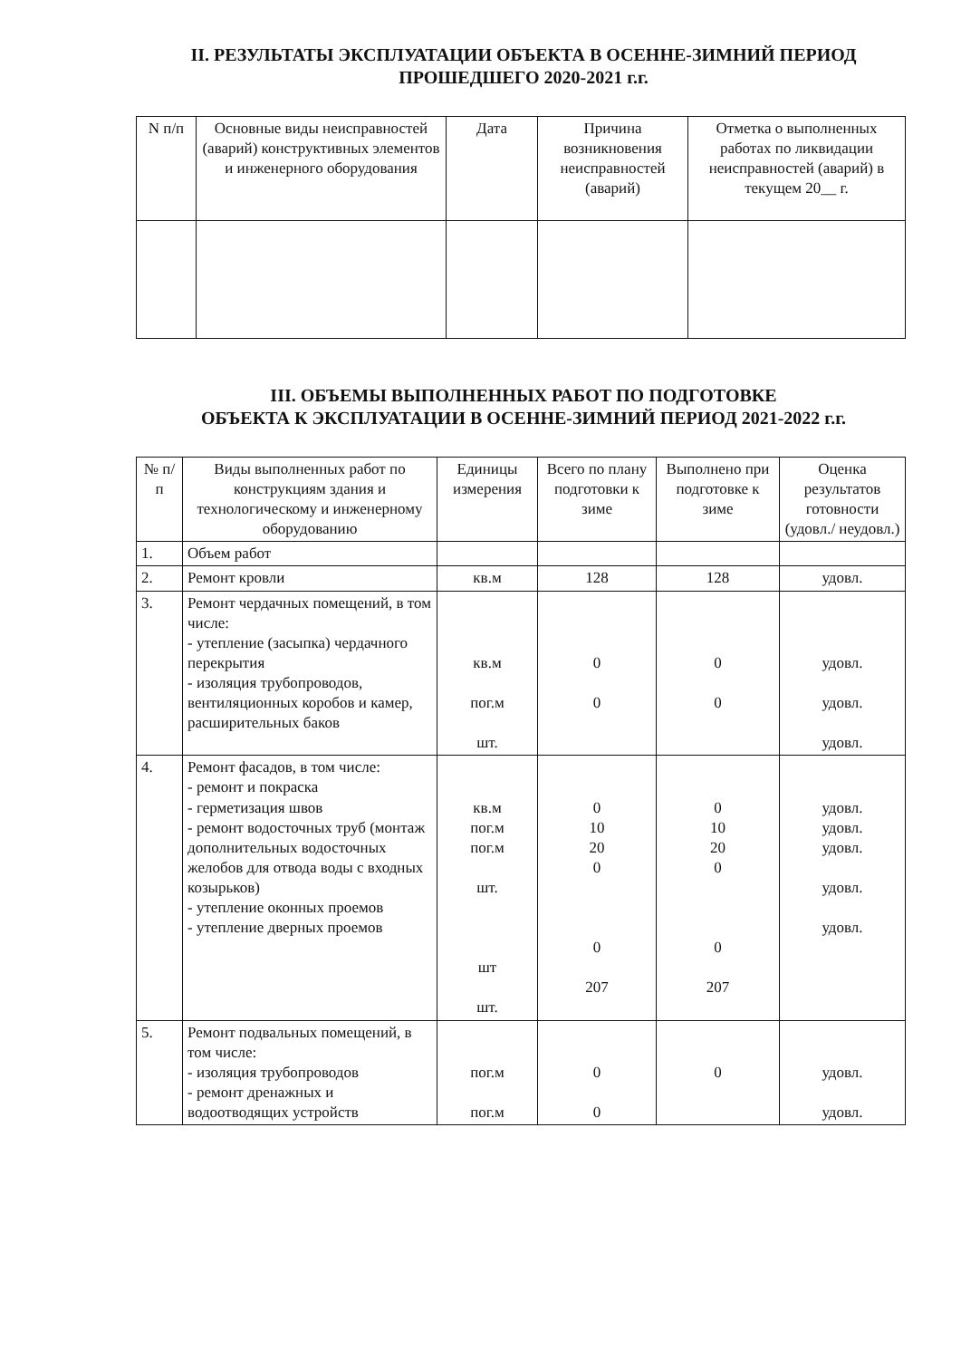II. РЕЗУЛЬТАТЫ ЭКСПЛУАТАЦИИ ОБЪЕКТА В ОСЕННЕ-ЗИМНИЙ ПЕРИОД
ПРОШЕДШЕГО 2020-2021 г.г.
| N п/п | Основные виды неисправностей (аварий) конструктивных элементов и инженерного оборудования | Дата | Причина возникновения неисправностей (аварий) | Отметка о выполненных работах по ликвидации неисправностей (аварий) в текущем 20__ г. |
| --- | --- | --- | --- | --- |
III. ОБЪЕМЫ ВЫПОЛНЕННЫХ РАБОТ ПО ПОДГОТОВКЕ
ОБЪЕКТА К ЭКСПЛУАТАЦИИ В ОСЕННЕ-ЗИМНИЙ ПЕРИОД 2021-2022 г.г.
| № п/п | Виды выполненных работ по конструкциям здания и технологическому и инженерному оборудованию | Единицы измерения | Всего по плану подготовки к зиме | Выполнено при подготовке к зиме | Оценка результатов готовности (удовл./ неудовл.) |
| --- | --- | --- | --- | --- | --- |
| 1. | Объем работ | | | | |
| 2. | Ремонт кровли | кв.м | 128 | 128 | удовл. |
| 3. | Ремонт чердачных помещений, в том числе: - утепление (засыпка) чердачного перекрытия - изоляция трубопроводов, вентиляционных коробов и камер, расширительных баков | кв.м пог.м шт. | 0 0 | 0 0 | удовл. удовл. удовл. |
| 4. | Ремонт фасадов, в том числе: - ремонт и покраска - герметизация швов - ремонт водосточных труб (монтаж дополнительных водосточных желобов для отвода воды с входных козырьков) - утепление оконных проемов - утепление дверных проемов | кв.м пог.м пог.м шт. шт шт. | 0 10 20 0 0 207 | 0 10 20 0 0 207 | удовл. удовл. удовл. удовл. удовл. |
| 5. | Ремонт подвальных помещений, в том числе: - изоляция трубопроводов - ремонт дренажных и водоотводящих устройств | пог.м пог.м | 0 0 | 0 | удовл. удовл. |